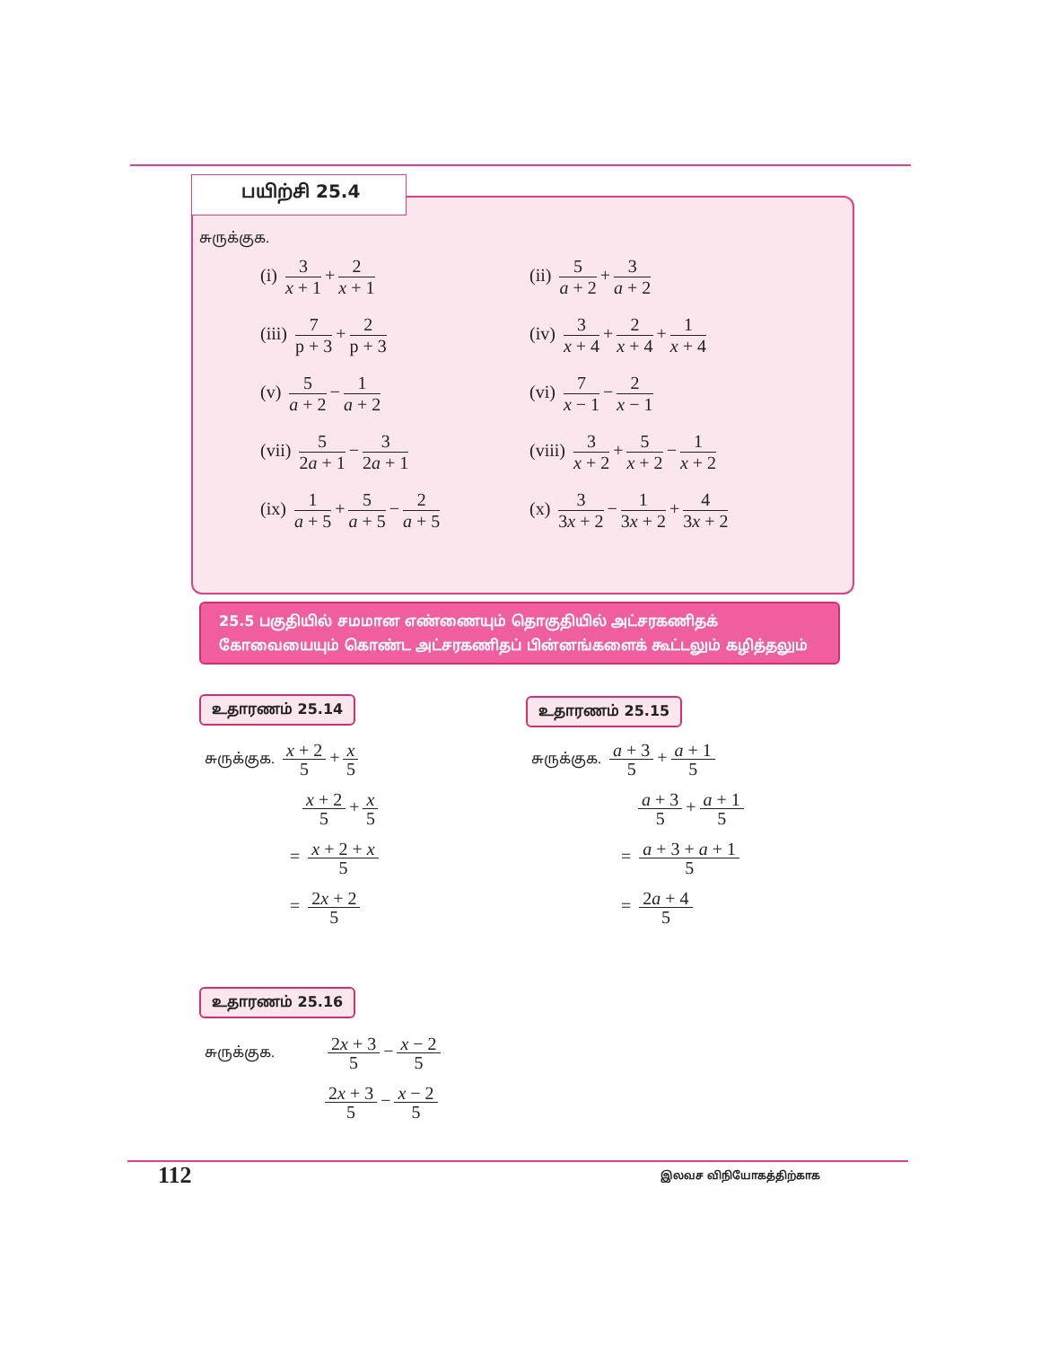பயிற்சி 25.4
சுருக்குக.
(i) 3 x + 1 + 2 x + 1
(ii) 5 a + 2 + 3 a + 2
(iii) 7 p + 3 + 2 p + 3
(iv) 3 x + 4 + 2 x + 4 + 1 x + 4
(v) 5 a + 2 − 1 a + 2
(vi) 7 x − 1 − 2 x − 1
(vii) 5 2a + 1 − 3 2a + 1
(viii) 3 x + 2 + 5 x + 2 − 1 x + 2
(ix) 1 a + 5 + 5 a + 5 − 2 a + 5
(x) 3 3x + 2 − 1 3x + 2 + 4 3x + 2
25.5 பகுதியில் சமமான எண்ணையும் தொகுதியில் அட்சரகணிதக் கோவையையும் கொண்ட அட்சரகணிதப் பின்னங்களைக் கூட்டலும் கழித்தலும்
உதாரணம் 25.14 உதாரணம் 25.15
சுருக்குக. x + 2 5 + x 5
x + 2 5 + x 5
= x + 2 + x 5
= 2x + 2 5
சுருக்குக. a + 3 5 + a + 1 5
a + 3 5 + a + 1 5
= a + 3 + a + 1 5
= 2a + 4 5
உதாரணம் 25.16
சுருக்குக. 2x + 3 5 − x − 2 5
2x + 3 5 − x − 2 5
112 இலவச விநியோகத்திற்காக